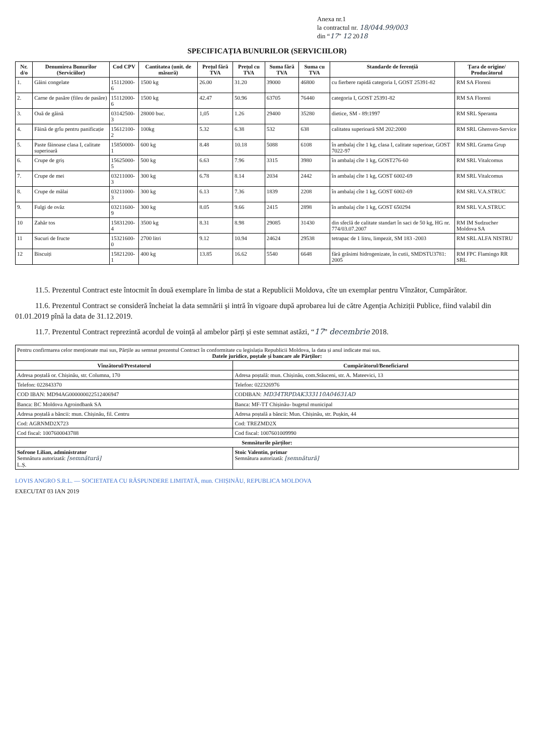Anexa nr.1
la contractul nr. 18/044.99/003
din “17” 12 2018
SPECIFICAȚIA BUNURILOR (SERVICIILOR)
| Nr. d/o | Denumirea Bunurilor (Serviciilor) | Cod CPV | Cantitatea (unit. de măsură) | Prețul fără TVA | Prețul cu TVA | Suma fără TVA | Suma cu TVA | Standarde de ferențiă | Țara de origine/ Producătorul |
| --- | --- | --- | --- | --- | --- | --- | --- | --- | --- |
| 1. | Găini congelate | 15112000-6 | 1500 kg | 26.00 | 31.20 | 39000 | 46800 | cu fierbere rapidă categoria I, GOST 25391-82 | RM SA Floreni |
| 2. | Carne de pasăre (fileu de pasăre) | 15112000-6 | 1500 kg | 42.47 | 50.96 | 63705 | 76440 | categoria I, GOST 25391-82 | RM SA Floreni |
| 3. | Ouă de găină | 03142500-3 | 28000 buc. | 1,05 | 1.26 | 29400 | 35280 | dietice, SM - 89:1997 | RM SRL Speranta |
| 4. | Făină de grîu pentru panificație | 15612100-2 | 100kg | 5.32 | 6.38 | 532 | 638 | calitatea superioară SM 202:2000 | RM SRL Ghenven-Service |
| 5. | Paste făinoase clasa I, calitate superioară | 15850000-1 | 600 kg | 8.48 | 10.18 | 5088 | 6108 | în ambalaj cîte 1 kg, clasa I, calitate superioar, GOST 7022-97 | RM SRL Grama Grup |
| 6. | Crupe de griș | 15625000-5 | 500 kg | 6.63 | 7.96 | 3315 | 3980 | în ambalaj cîte 1 kg, GOST276-60 | RM SRL Vitalcomus |
| 7. | Crupe de mei | 03211000-3 | 300 kg | 6.78 | 8.14 | 2034 | 2442 | în ambalaj cîte 1 kg, GOST 6002-69 | RM SRL Vitalcomus |
| 8. | Crupe de mălai | 03211000-3 | 300 kg | 6.13 | 7.36 | 1839 | 2208 | în ambalaj cîte 1 kg, GOST 6002-69 | RM SRL V.A.STRUC |
| 9. | Fulgi de ovăz | 03211600-9 | 300 kg | 8.05 | 9.66 | 2415 | 2898 | în ambalaj cîte 1 kg, GOST 650294 | RM SRL V.A.STRUC |
| 10 | Zahăr tos | 15831200-4 | 3500 kg | 8.31 | 8.98 | 29085 | 31430 | din sfeclă de calitate standart în saci de 50 kg, HG nr. 774/03.07.2007 | RM IM Sudzucher Moldova SA |
| 11 | Sucuri de fructe | 15321600-0 | 2700 litri | 9.12 | 10.94 | 24624 | 29538 | tetrapac de 1 litru, limpezit, SM 183 -2003 | RM SRL ALFA NISTRU |
| 12 | Biscuiți | 15821200-1 | 400 kg | 13.85 | 16.62 | 5540 | 6648 | fără grăsimi hidrogenizate, în cutii, SMDSTU3781: 2005 | RM FPC Flamingo RR SRL |
11.5. Prezentul Contract este întocmit în două exemplare în limba de stat a Republicii Moldova, cîte un exemplar pentru Vînzător, Cumpărător.
11.6. Prezentul Contract se consideră încheiat la data semnării și intră în vigoare după aprobarea lui de către Agenția Achiziții Publice, fiind valabil din 01.01.2019 pînă la data de 31.12.2019.
11.7. Prezentul Contract reprezintă acordul de voință al ambelor părți și este semnat astăzi, “17” decembrie 2018.
| Pentru confirmarea celor menționate mai sus, Părțile au semnat prezentul Contract în conformitate cu legislația Republicii Moldova, la data și anul indicate mai sus. Datele juridice, poștale și bancare ale Părților: | |
| Vînzătorul/Prestatorul | Cumpărătorul/Beneficiarul |
| Adresa poștală or. Chișinău, str. Columna, 170 | Adresa poștală: mun. Chișinău, com.Stăuceni, str. A. Mateevici, 13 |
| Telefon: 022843370 | Telefon: 022326976 |
| COD IBAN: MD94AG000000022512406947 | CODIBAN: MD34TRPDAK333110A04631AD |
| Banca: BC Moldova Agroindbank SA | Banca: MF-TT Chișinău- bugetul municipal |
| Adresa poștală a băncii: mun. Chișinău, fil. Centru | Adresa poștală a băncii: Mun. Chișinău, str. Pușkin, 44 |
| Cod: AGRNMD2X723 | Cod: TREZMD2X |
| Cod fiscal: 1007600043788 | Cod fiscal: 1007601009990 |
| Semnăturile părților: | |
| Sofrone Lilian, administrator Semnătura autorizată: [semnătură] L.Ș. | Stoic Valentin, primar Semnătura autorizată: [semnătură] |
LOVIS ANGRO S.R.L. — SOCIETATEA CU RĂSPUNDERE LIMITATĂ, mun. CHIȘINĂU, REPUBLICA MOLDOVA
EXECUTAT 03 IAN 2019